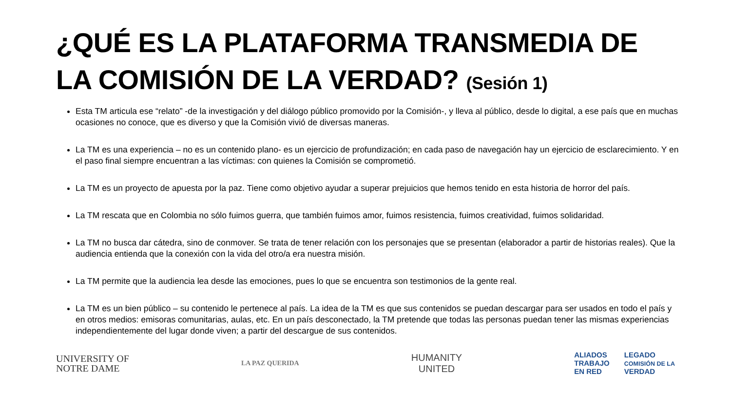¿QUÉ ES LA PLATAFORMA TRANSMEDIA DE
LA COMISIÓN DE LA VERDAD? (Sesión 1)
Esta TM articula ese “relato” -de la investigación y del diálogo público promovido por la Comisión-, y lleva al público, desde lo digital, a ese país que en muchas ocasiones no conoce, que es diverso y que la Comisión vivió de diversas maneras.
La TM es una experiencia – no es un contenido plano- es un ejercicio de profundización; en cada paso de navegación hay un ejercicio de esclarecimiento. Y en el paso final siempre encuentran a las víctimas: con quienes la Comisión se comprometió.
La TM es un proyecto de apuesta por la paz. Tiene como objetivo ayudar a superar prejuicios que hemos tenido en esta historia de horror del país.
La TM rescata que en Colombia no sólo fuimos guerra, que también fuimos amor, fuimos resistencia, fuimos creatividad, fuimos solidaridad.
La TM no busca dar cátedra, sino de conmover. Se trata de tener relación con los personajes que se presentan (elaborador a partir de historias reales). Que la audiencia entienda que la conexión con la vida del otro/a era nuestra misión.
La TM permite que la audiencia lea desde las emociones, pues lo que se encuentra son testimonios de la gente real.
La TM es un bien público – su contenido le pertenece al país. La idea de la TM es que sus contenidos se puedan descargar para ser usados en todo el país y en otros medios: emisoras comunitarias, aulas, etc. En un país desconectado, la TM pretende que todas las personas puedan tener las mismas experiencias independientemente del lugar donde viven; a partir del descargue de sus contenidos.
UNIVERSITY OF
NOTRE DAME
LA PAZ QUERIDA
HUMANITY
UNITED
ALIADOS
TRABAJO
EN RED
LEGADO
COMISIÓN DE LA
VERDAD